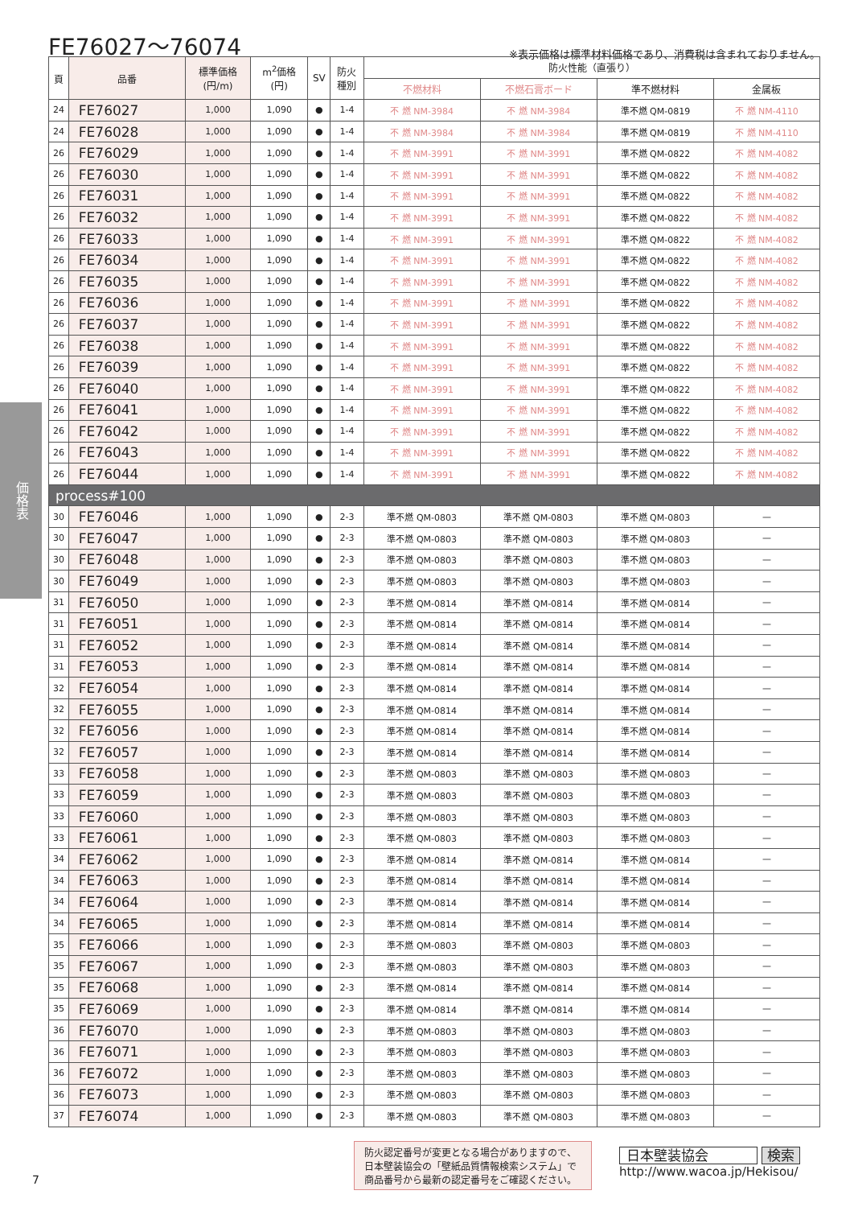FE76027〜76074
※表示価格は標準材料価格であり、消費税は含まれておりません。
価格表
| 頁 | 品番 | 標準価格 (円/m) | m<sup>2</sup>価格 (円) | SV | 防火 種別 | 防火性能（直張り） | | | |
| --- | --- | --- | --- | --- | --- | --- | --- | --- | --- |
| | | | | | | 不燃材料 | 不燃石膏ボード | 準不燃材料 | 金属板 |
| 24 | FE76027 | 1,000 | 1,090 | ● | 1-4 | 不 燃 NM-3984 | 不 燃 NM-3984 | 準不燃 QM-0819 | 不 燃 NM-4110 |
| 24 | FE76028 | 1,000 | 1,090 | ● | 1-4 | 不 燃 NM-3984 | 不 燃 NM-3984 | 準不燃 QM-0819 | 不 燃 NM-4110 |
| 26 | FE76029 | 1,000 | 1,090 | ● | 1-4 | 不 燃 NM-3991 | 不 燃 NM-3991 | 準不燃 QM-0822 | 不 燃 NM-4082 |
| 26 | FE76030 | 1,000 | 1,090 | ● | 1-4 | 不 燃 NM-3991 | 不 燃 NM-3991 | 準不燃 QM-0822 | 不 燃 NM-4082 |
| 26 | FE76031 | 1,000 | 1,090 | ● | 1-4 | 不 燃 NM-3991 | 不 燃 NM-3991 | 準不燃 QM-0822 | 不 燃 NM-4082 |
| 26 | FE76032 | 1,000 | 1,090 | ● | 1-4 | 不 燃 NM-3991 | 不 燃 NM-3991 | 準不燃 QM-0822 | 不 燃 NM-4082 |
| 26 | FE76033 | 1,000 | 1,090 | ● | 1-4 | 不 燃 NM-3991 | 不 燃 NM-3991 | 準不燃 QM-0822 | 不 燃 NM-4082 |
| 26 | FE76034 | 1,000 | 1,090 | ● | 1-4 | 不 燃 NM-3991 | 不 燃 NM-3991 | 準不燃 QM-0822 | 不 燃 NM-4082 |
| 26 | FE76035 | 1,000 | 1,090 | ● | 1-4 | 不 燃 NM-3991 | 不 燃 NM-3991 | 準不燃 QM-0822 | 不 燃 NM-4082 |
| 26 | FE76036 | 1,000 | 1,090 | ● | 1-4 | 不 燃 NM-3991 | 不 燃 NM-3991 | 準不燃 QM-0822 | 不 燃 NM-4082 |
| 26 | FE76037 | 1,000 | 1,090 | ● | 1-4 | 不 燃 NM-3991 | 不 燃 NM-3991 | 準不燃 QM-0822 | 不 燃 NM-4082 |
| 26 | FE76038 | 1,000 | 1,090 | ● | 1-4 | 不 燃 NM-3991 | 不 燃 NM-3991 | 準不燃 QM-0822 | 不 燃 NM-4082 |
| 26 | FE76039 | 1,000 | 1,090 | ● | 1-4 | 不 燃 NM-3991 | 不 燃 NM-3991 | 準不燃 QM-0822 | 不 燃 NM-4082 |
| 26 | FE76040 | 1,000 | 1,090 | ● | 1-4 | 不 燃 NM-3991 | 不 燃 NM-3991 | 準不燃 QM-0822 | 不 燃 NM-4082 |
| 26 | FE76041 | 1,000 | 1,090 | ● | 1-4 | 不 燃 NM-3991 | 不 燃 NM-3991 | 準不燃 QM-0822 | 不 燃 NM-4082 |
| 26 | FE76042 | 1,000 | 1,090 | ● | 1-4 | 不 燃 NM-3991 | 不 燃 NM-3991 | 準不燃 QM-0822 | 不 燃 NM-4082 |
| 26 | FE76043 | 1,000 | 1,090 | ● | 1-4 | 不 燃 NM-3991 | 不 燃 NM-3991 | 準不燃 QM-0822 | 不 燃 NM-4082 |
| 26 | FE76044 | 1,000 | 1,090 | ● | 1-4 | 不 燃 NM-3991 | 不 燃 NM-3991 | 準不燃 QM-0822 | 不 燃 NM-4082 |
| process#100 | | | | | | | | | |
| 30 | FE76046 | 1,000 | 1,090 | ● | 2-3 | 準不燃 QM-0803 | 準不燃 QM-0803 | 準不燃 QM-0803 | — |
| 30 | FE76047 | 1,000 | 1,090 | ● | 2-3 | 準不燃 QM-0803 | 準不燃 QM-0803 | 準不燃 QM-0803 | — |
| 30 | FE76048 | 1,000 | 1,090 | ● | 2-3 | 準不燃 QM-0803 | 準不燃 QM-0803 | 準不燃 QM-0803 | — |
| 30 | FE76049 | 1,000 | 1,090 | ● | 2-3 | 準不燃 QM-0803 | 準不燃 QM-0803 | 準不燃 QM-0803 | — |
| 31 | FE76050 | 1,000 | 1,090 | ● | 2-3 | 準不燃 QM-0814 | 準不燃 QM-0814 | 準不燃 QM-0814 | — |
| 31 | FE76051 | 1,000 | 1,090 | ● | 2-3 | 準不燃 QM-0814 | 準不燃 QM-0814 | 準不燃 QM-0814 | — |
| 31 | FE76052 | 1,000 | 1,090 | ● | 2-3 | 準不燃 QM-0814 | 準不燃 QM-0814 | 準不燃 QM-0814 | — |
| 31 | FE76053 | 1,000 | 1,090 | ● | 2-3 | 準不燃 QM-0814 | 準不燃 QM-0814 | 準不燃 QM-0814 | — |
| 32 | FE76054 | 1,000 | 1,090 | ● | 2-3 | 準不燃 QM-0814 | 準不燃 QM-0814 | 準不燃 QM-0814 | — |
| 32 | FE76055 | 1,000 | 1,090 | ● | 2-3 | 準不燃 QM-0814 | 準不燃 QM-0814 | 準不燃 QM-0814 | — |
| 32 | FE76056 | 1,000 | 1,090 | ● | 2-3 | 準不燃 QM-0814 | 準不燃 QM-0814 | 準不燃 QM-0814 | — |
| 32 | FE76057 | 1,000 | 1,090 | ● | 2-3 | 準不燃 QM-0814 | 準不燃 QM-0814 | 準不燃 QM-0814 | — |
| 33 | FE76058 | 1,000 | 1,090 | ● | 2-3 | 準不燃 QM-0803 | 準不燃 QM-0803 | 準不燃 QM-0803 | — |
| 33 | FE76059 | 1,000 | 1,090 | ● | 2-3 | 準不燃 QM-0803 | 準不燃 QM-0803 | 準不燃 QM-0803 | — |
| 33 | FE76060 | 1,000 | 1,090 | ● | 2-3 | 準不燃 QM-0803 | 準不燃 QM-0803 | 準不燃 QM-0803 | — |
| 33 | FE76061 | 1,000 | 1,090 | ● | 2-3 | 準不燃 QM-0803 | 準不燃 QM-0803 | 準不燃 QM-0803 | — |
| 34 | FE76062 | 1,000 | 1,090 | ● | 2-3 | 準不燃 QM-0814 | 準不燃 QM-0814 | 準不燃 QM-0814 | — |
| 34 | FE76063 | 1,000 | 1,090 | ● | 2-3 | 準不燃 QM-0814 | 準不燃 QM-0814 | 準不燃 QM-0814 | — |
| 34 | FE76064 | 1,000 | 1,090 | ● | 2-3 | 準不燃 QM-0814 | 準不燃 QM-0814 | 準不燃 QM-0814 | — |
| 34 | FE76065 | 1,000 | 1,090 | ● | 2-3 | 準不燃 QM-0814 | 準不燃 QM-0814 | 準不燃 QM-0814 | — |
| 35 | FE76066 | 1,000 | 1,090 | ● | 2-3 | 準不燃 QM-0803 | 準不燃 QM-0803 | 準不燃 QM-0803 | — |
| 35 | FE76067 | 1,000 | 1,090 | ● | 2-3 | 準不燃 QM-0803 | 準不燃 QM-0803 | 準不燃 QM-0803 | — |
| 35 | FE76068 | 1,000 | 1,090 | ● | 2-3 | 準不燃 QM-0814 | 準不燃 QM-0814 | 準不燃 QM-0814 | — |
| 35 | FE76069 | 1,000 | 1,090 | ● | 2-3 | 準不燃 QM-0814 | 準不燃 QM-0814 | 準不燃 QM-0814 | — |
| 36 | FE76070 | 1,000 | 1,090 | ● | 2-3 | 準不燃 QM-0803 | 準不燃 QM-0803 | 準不燃 QM-0803 | — |
| 36 | FE76071 | 1,000 | 1,090 | ● | 2-3 | 準不燃 QM-0803 | 準不燃 QM-0803 | 準不燃 QM-0803 | — |
| 36 | FE76072 | 1,000 | 1,090 | ● | 2-3 | 準不燃 QM-0803 | 準不燃 QM-0803 | 準不燃 QM-0803 | — |
| 36 | FE76073 | 1,000 | 1,090 | ● | 2-3 | 準不燃 QM-0803 | 準不燃 QM-0803 | 準不燃 QM-0803 | — |
| 37 | FE76074 | 1,000 | 1,090 | ● | 2-3 | 準不燃 QM-0803 | 準不燃 QM-0803 | 準不燃 QM-0803 | — |
防火認定番号が変更となる場合がありますので、日本壁装協会の「壁紙品質情報検索システム」で商品番号から最新の認定番号をご確認ください。
日本壁装協会 検索
http://www.wacoa.jp/Hekisou/
7